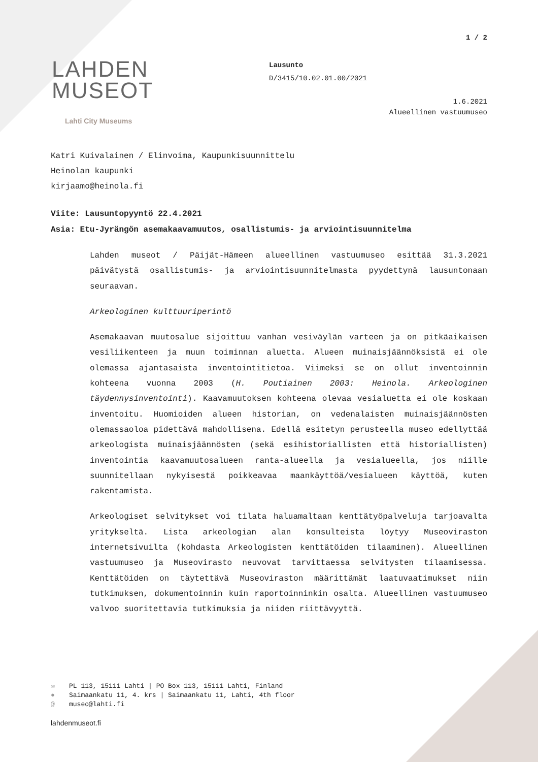1 / 2
LAHDEN
MUSEOT
Lahti City Museums
Lausunto
D/3415/10.02.01.00/2021
1.6.2021
Alueellinen vastuumuseo
Katri Kuivalainen / Elinvoima, Kaupunkisuunnittelu
Heinolan kaupunki
kirjaamo@heinola.fi
Viite: Lausuntopyyntö 22.4.2021
Asia: Etu-Jyrängön asemakaavamuutos, osallistumis- ja arviointisuunnitelma
Lahden museot / Päijät-Hämeen alueellinen vastuumuseo esittää 31.3.2021 päivätystä osallistumis- ja arviointisuunnitelmasta pyydettynä lausuntonaan seuraavan.
Arkeologinen kulttuuriperintö
Asemakaavan muutosalue sijoittuu vanhan vesiväylän varteen ja on pitkäaikaisen vesiliikenteen ja muun toiminnan aluetta. Alueen muinaisjäännöksistä ei ole olemassa ajantasaista inventointitietoa. Viimeksi se on ollut inventoinnin kohteena vuonna 2003 (H. Poutiainen 2003: Heinola. Arkeologinen täydennysinventointi). Kaavamuutoksen kohteena olevaa vesialuetta ei ole koskaan inventoitu. Huomioiden alueen historian, on vedenalaisten muinaisjäännösten olemassaoloa pidettävä mahdollisena. Edellä esitetyn perusteella museo edellyttää arkeologista muinaisjäännösten (sekä esihistoriallisten että historiallisten) inventointia kaavamuutosalueen ranta-alueella ja vesialueella, jos niille suunnitellaan nykyisestä poikkeavaa maankäyttöä/vesialueen käyttöä, kuten rakentamista.
Arkeologiset selvitykset voi tilata haluamaltaan kenttätyöpalveluja tarjoavalta yritykseltä. Lista arkeologian alan konsulteista löytyy Museoviraston internetsivuilta (kohdasta Arkeologisten kenttätöiden tilaaminen). Alueellinen vastuumuseo ja Museovirasto neuvovat tarvittaessa selvitysten tilaamisessa. Kenttätöiden on täytettävä Museoviraston määrittämät laatuvaatimukset niin tutkimuksen, dokumentoinnin kuin raportoinninkin osalta. Alueellinen vastuumuseo valvoo suoritettavia tutkimuksia ja niiden riittävyyttä.
✉ PL 113, 15111 Lahti | PO Box 113, 15111 Lahti, Finland
● Saimaankatu 11, 4. krs | Saimaankatu 11, Lahti, 4th floor
@ museo@lahti.fi
lahdenmuseot.fi